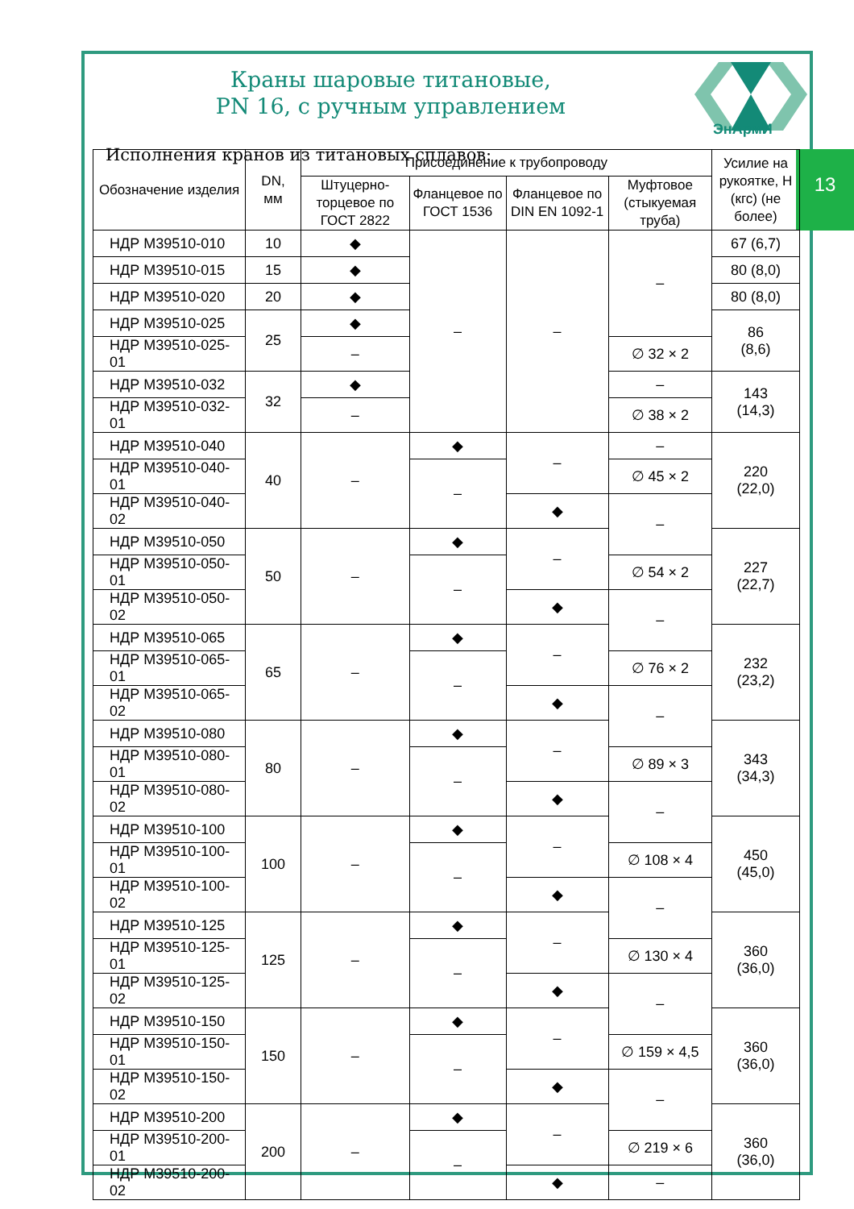ЭнАрмИ
Краны шаровые титановые,
PN 16, с ручным управлением
Исполнения кранов из титановых сплавов:
13
| Обозначение изделия | DN, мм | Присоединение к трубопроводу | | | | Усилие на рукоятке, Н (кгс) (не более) |
| --- | --- | --- | --- | --- | --- | --- |
| | | Штуцерно-торцевое по ГОСТ 2822 | Фланцевое по ГОСТ 1536 | Фланцевое по DIN EN 1092-1 | Муфтовое (стыкуемая труба) | |
| НДР М39510-010 | 10 | ◆ | – | – | – | 67 (6,7) |
| НДР М39510-015 | 15 | ◆ | | | | 80 (8,0) |
| НДР М39510-020 | 20 | ◆ | | | | 80 (8,0) |
| НДР М39510-025 | 25 | ◆ | | | | 86 (8,6) |
| НДР М39510-025-01 | | – | | | ∅ 32 × 2 | |
| НДР М39510-032 | 32 | ◆ | | | – | 143 (14,3) |
| НДР М39510-032-01 | | – | | | ∅ 38 × 2 | |
| НДР М39510-040 | 40 | – | ◆ | – | – | 220 (22,0) |
| НДР М39510-040-01 | | | – | | ∅ 45 × 2 | |
| НДР М39510-040-02 | | | | ◆ | – | |
| НДР М39510-050 | 50 | – | ◆ | – | | 227 (22,7) |
| НДР М39510-050-01 | | | – | | ∅ 54 × 2 | |
| НДР М39510-050-02 | | | | ◆ | – | |
| НДР М39510-065 | 65 | – | ◆ | – | | 232 (23,2) |
| НДР М39510-065-01 | | | – | | ∅ 76 × 2 | |
| НДР М39510-065-02 | | | | ◆ | – | |
| НДР М39510-080 | 80 | – | ◆ | – | | 343 (34,3) |
| НДР М39510-080-01 | | | – | | ∅ 89 × 3 | |
| НДР М39510-080-02 | | | | ◆ | – | |
| НДР М39510-100 | 100 | – | ◆ | – | | 450 (45,0) |
| НДР М39510-100-01 | | | – | | ∅ 108 × 4 | |
| НДР М39510-100-02 | | | | ◆ | – | |
| НДР М39510-125 | 125 | – | ◆ | – | | 360 (36,0) |
| НДР М39510-125-01 | | | – | | ∅ 130 × 4 | |
| НДР М39510-125-02 | | | | ◆ | – | |
| НДР М39510-150 | 150 | – | ◆ | – | | 360 (36,0) |
| НДР М39510-150-01 | | | – | | ∅ 159 × 4,5 | |
| НДР М39510-150-02 | | | | ◆ | – | |
| НДР М39510-200 | 200 | – | ◆ | – | | 360 (36,0) |
| НДР М39510-200-01 | | | – | | ∅ 219 × 6 | |
| НДР М39510-200-02 | | | | ◆ | – | |